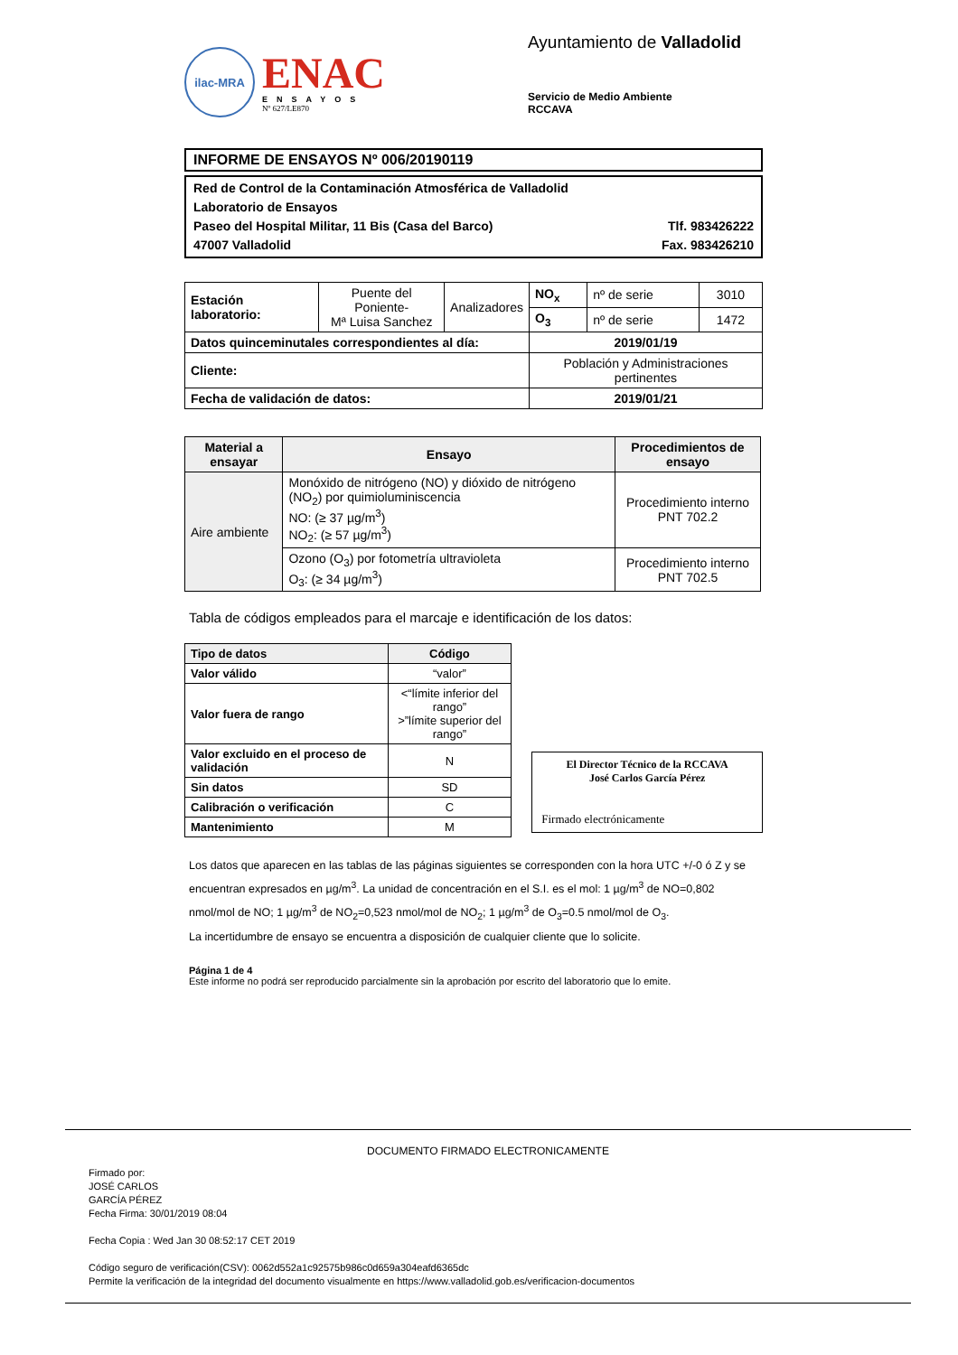ilac-MRA
ENAC
ENSAYOS
Nº 627/LE870
Ayuntamiento de Valladolid
Servicio de Medio Ambiente
RCCAVA
INFORME DE ENSAYOS Nº 006/20190119
Red de Control de la Contaminación Atmosférica de Valladolid
Laboratorio de Ensayos
Paseo del Hospital Militar, 11 Bis (Casa del Barco) Tlf. 983426222
47007 Valladolid Fax. 983426210
| Estación laboratorio: | Puente del Poniente- Mª Luisa Sanchez | Analizadores | NO<sub>x</sub> | nº de serie | 3010 |
| | | | O<sub>3</sub> | nº de serie | 1472 |
| Datos quinceminutales correspondientes al día: | | | 2019/01/19 | | |
| Cliente: | | | Población y Administraciones pertinentes | | |
| Fecha de validación de datos: | | | 2019/01/21 | | |
| Material a ensayar | Ensayo | Procedimientos de ensayo |
| --- | --- | --- |
| Aire ambiente | Monóxido de nitrógeno (NO) y dióxido de nitrógeno (NO<sub>2</sub>) por quimioluminiscencia NO: (≥ 37 µg/m<sup>3</sup>) NO<sub>2</sub>: (≥ 57 µg/m<sup>3</sup>) | Procedimiento interno PNT 702.2 |
| | Ozono (O<sub>3</sub>) por fotometría ultravioleta O<sub>3</sub>: (≥ 34 µg/m<sup>3</sup>) | Procedimiento interno PNT 702.5 |
Tabla de códigos empleados para el marcaje e identificación de los datos:
| Tipo de datos | Código |
| --- | --- |
| Valor válido | “valor” |
| Valor fuera de rango | <“límite inferior del rango” >”límite superior del rango” |
| Valor excluido en el proceso de validación | N |
| Sin datos | SD |
| Calibración o verificación | C |
| Mantenimiento | M |
El Director Técnico de la RCCAVA
José Carlos García Pérez
Firmado electrónicamente
Los datos que aparecen en las tablas de las páginas siguientes se corresponden con la hora UTC +/-0 ó Z y se encuentran expresados en µg/m<sup>3</sup>. La unidad de concentración en el S.I. es el mol: 1 µg/m<sup>3</sup> de NO=0,802 nmol/mol de NO; 1 µg/m<sup>3</sup> de NO<sub>2</sub>=0,523 nmol/mol de NO<sub>2</sub>; 1 µg/m<sup>3</sup> de O<sub>3</sub>=0.5 nmol/mol de O<sub>3</sub>.
La incertidumbre de ensayo se encuentra a disposición de cualquier cliente que lo solicite.
Página 1 de 4
Este informe no podrá ser reproducido parcialmente sin la aprobación por escrito del laboratorio que lo emite.
DOCUMENTO FIRMADO ELECTRONICAMENTE
Firmado por:
JOSÉ CARLOS
GARCÍA PÉREZ
Fecha Firma: 30/01/2019 08:04
Fecha Copia : Wed Jan 30 08:52:17 CET 2019
Código seguro de verificación(CSV): 0062d552a1c92575b986c0d659a304eafd6365dc
Permite la verificación de la integridad del documento visualmente en https://www.valladolid.gob.es/verificacion-documentos